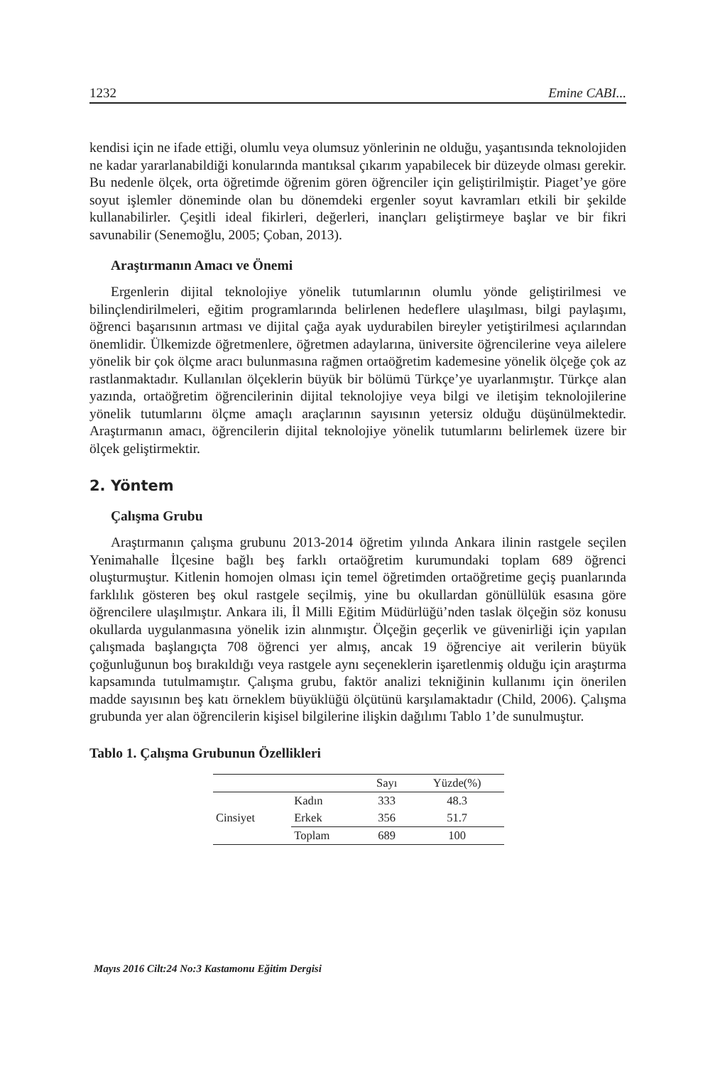1232 Emine CABI...
kendisi için ne ifade ettiği, olumlu veya olumsuz yönlerinin ne olduğu, yaşantısında teknolojiden ne kadar yararlanabildiği konularında mantıksal çıkarım yapabilecek bir düzeyde olması gerekir. Bu nedenle ölçek, orta öğretimde öğrenim gören öğrenciler için geliştirilmiştir. Piaget’ye göre soyut işlemler döneminde olan bu dönemdeki ergenler soyut kavramları etkili bir şekilde kullanabilirler. Çeşitli ideal fikirleri, değerleri, inançları geliştirmeye başlar ve bir fikri savunabilir (Senemoğlu, 2005; Çoban, 2013).
Araştırmanın Amacı ve Önemi
Ergenlerin dijital teknolojiye yönelik tutumlarının olumlu yönde geliştirilmesi ve bilinçlendirilmeleri, eğitim programlarında belirlenen hedeflere ulaşılması, bilgi paylaşımı, öğrenci başarısının artması ve dijital çağa ayak uydurabilen bireyler yetiştirilmesi açılarından önemlidir. Ülkemizde öğretmenlere, öğretmen adaylarına, üniversite öğrencilerine veya ailelere yönelik bir çok ölçme aracı bulunmasına rağmen ortaöğretim kademesine yönelik ölçeğe çok az rastlanmaktadır. Kullanılan ölçeklerin büyük bir bölümü Türkçe’ye uyarlanmıştır. Türkçe alan yazında, ortaöğretim öğrencilerinin dijital teknolojiye veya bilgi ve iletişim teknolojilerine yönelik tutumlarını ölçme amaçlı araçlarının sayısının yetersiz olduğu düşünülmektedir. Araştırmanın amacı, öğrencilerin dijital teknolojiye yönelik tutumlarını belirlemek üzere bir ölçek geliştirmektir.
2. Yöntem
Çalışma Grubu
Araştırmanın çalışma grubunu 2013-2014 öğretim yılında Ankara ilinin rastgele seçilen Yenimahalle İlçesine bağlı beş farklı ortaöğretim kurumundaki toplam 689 öğrenci oluşturmuştur. Kitlenin homojen olması için temel öğretimden ortaöğretime geçiş puanlarında farklılık gösteren beş okul rastgele seçilmiş, yine bu okullardan gönüllülük esasına göre öğrencilere ulaşılmıştır. Ankara ili, İl Milli Eğitim Müdürlüğü’nden taslak ölçeğin söz konusu okullarda uygulanmasına yönelik izin alınmıştır. Ölçeğin geçerlik ve güvenirliği için yapılan çalışmada başlangıçta 708 öğrenci yer almış, ancak 19 öğrenciye ait verilerin büyük çoğunluğunun boş bırakıldığı veya rastgele aynı seçeneklerin işaretlenmiş olduğu için araştırma kapsamında tutulmamıştır. Çalışma grubu, faktör analizi tekniğinin kullanımı için önerilen madde sayısının beş katı örneklem büyüklüğü ölçütünü karşılamaktadır (Child, 2006). Çalışma grubunda yer alan öğrencilerin kişisel bilgilerine ilişkin dağılımı Tablo 1’de sunulmuştur.
Tablo 1. Çalışma Grubunun Özellikleri
| | | Sayı | Yüzde(%) |
| Cinsiyet | Kadın | 333 | 48.3 |
| | Erkek | 356 | 51.7 |
| | Toplam | 689 | 100 |
Mayıs 2016 Cilt:24 No:3 Kastamonu Eğitim Dergisi